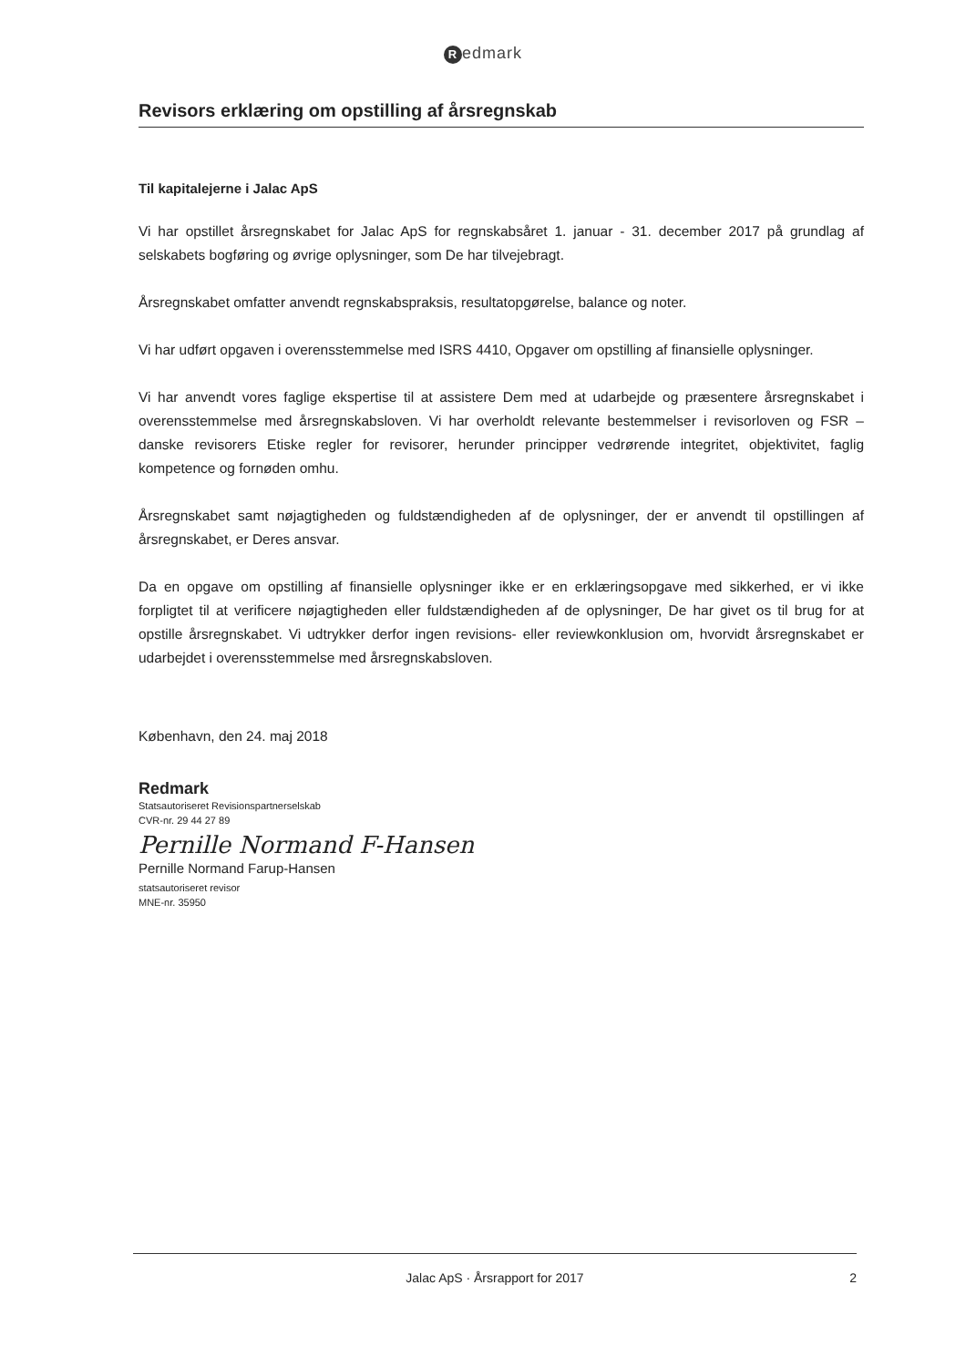Redmark
Revisors erklæring om opstilling af årsregnskab
Til kapitalejerne i Jalac ApS
Vi har opstillet årsregnskabet for Jalac ApS for regnskabsåret 1. januar - 31. december 2017 på grundlag af selskabets bogføring og øvrige oplysninger, som De har tilvejebragt.
Årsregnskabet omfatter anvendt regnskabspraksis, resultatopgørelse, balance og noter.
Vi har udført opgaven i overensstemmelse med ISRS 4410, Opgaver om opstilling af finansielle oplysninger.
Vi har anvendt vores faglige ekspertise til at assistere Dem med at udarbejde og præsentere årsregnskabet i overensstemmelse med årsregnskabsloven. Vi har overholdt relevante bestemmelser i revisorloven og FSR – danske revisorers Etiske regler for revisorer, herunder principper vedrørende integritet, objektivitet, faglig kompetence og fornøden omhu.
Årsregnskabet samt nøjagtigheden og fuldstændigheden af de oplysninger, der er anvendt til opstillingen af årsregnskabet, er Deres ansvar.
Da en opgave om opstilling af finansielle oplysninger ikke er en erklæringsopgave med sikkerhed, er vi ikke forpligtet til at verificere nøjagtigheden eller fuldstændigheden af de oplysninger, De har givet os til brug for at opstille årsregnskabet. Vi udtrykker derfor ingen revisions- eller reviewkonklusion om, hvorvidt årsregnskabet er udarbejdet i overensstemmelse med årsregnskabsloven.
København, den 24. maj 2018
Redmark
Statsautoriseret Revisionspartnerselskab
CVR-nr. 29 44 27 89
Pernille Normand F-Hansen
Pernille Normand Farup-Hansen
statsautoriseret revisor
MNE-nr. 35950
Jalac ApS · Årsrapport for 2017 2